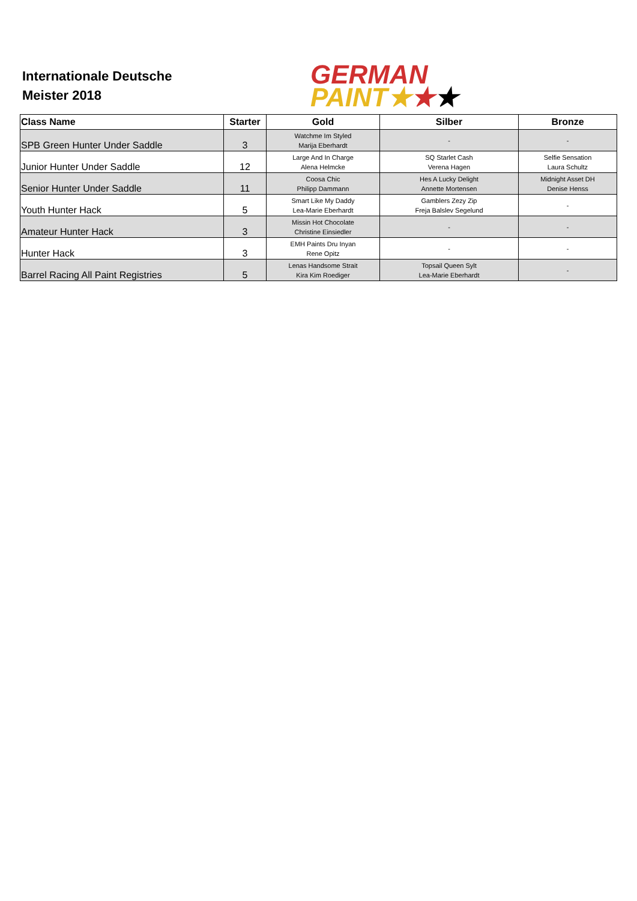Internationale Deutsche
Meister 2018
GERMAN
PAINT★★★
| Class Name | Starter | Gold | Silber | Bronze |
| --- | --- | --- | --- | --- |
| SPB Green Hunter Under Saddle | 3 | Watchme Im Styled Marija Eberhardt | - | - |
| Junior Hunter Under Saddle | 12 | Large And In Charge Alena Helmcke | SQ Starlet Cash Verena Hagen | Selfie Sensation Laura Schultz |
| Senior Hunter Under Saddle | 11 | Coosa Chic Philipp Dammann | Hes A Lucky Delight Annette Mortensen | Midnight Asset DH Denise Henss |
| Youth Hunter Hack | 5 | Smart Like My Daddy Lea-Marie Eberhardt | Gamblers Zezy Zip Freja Balslev Segelund | - |
| Amateur Hunter Hack | 3 | Missin Hot Chocolate Christine Einsiedler | - | - |
| Hunter Hack | 3 | EMH Paints Dru Inyan Rene Opitz | - | - |
| Barrel Racing All Paint Registries | 5 | Lenas Handsome Strait Kira Kim Roediger | Topsail Queen Sylt Lea-Marie Eberhardt | - |